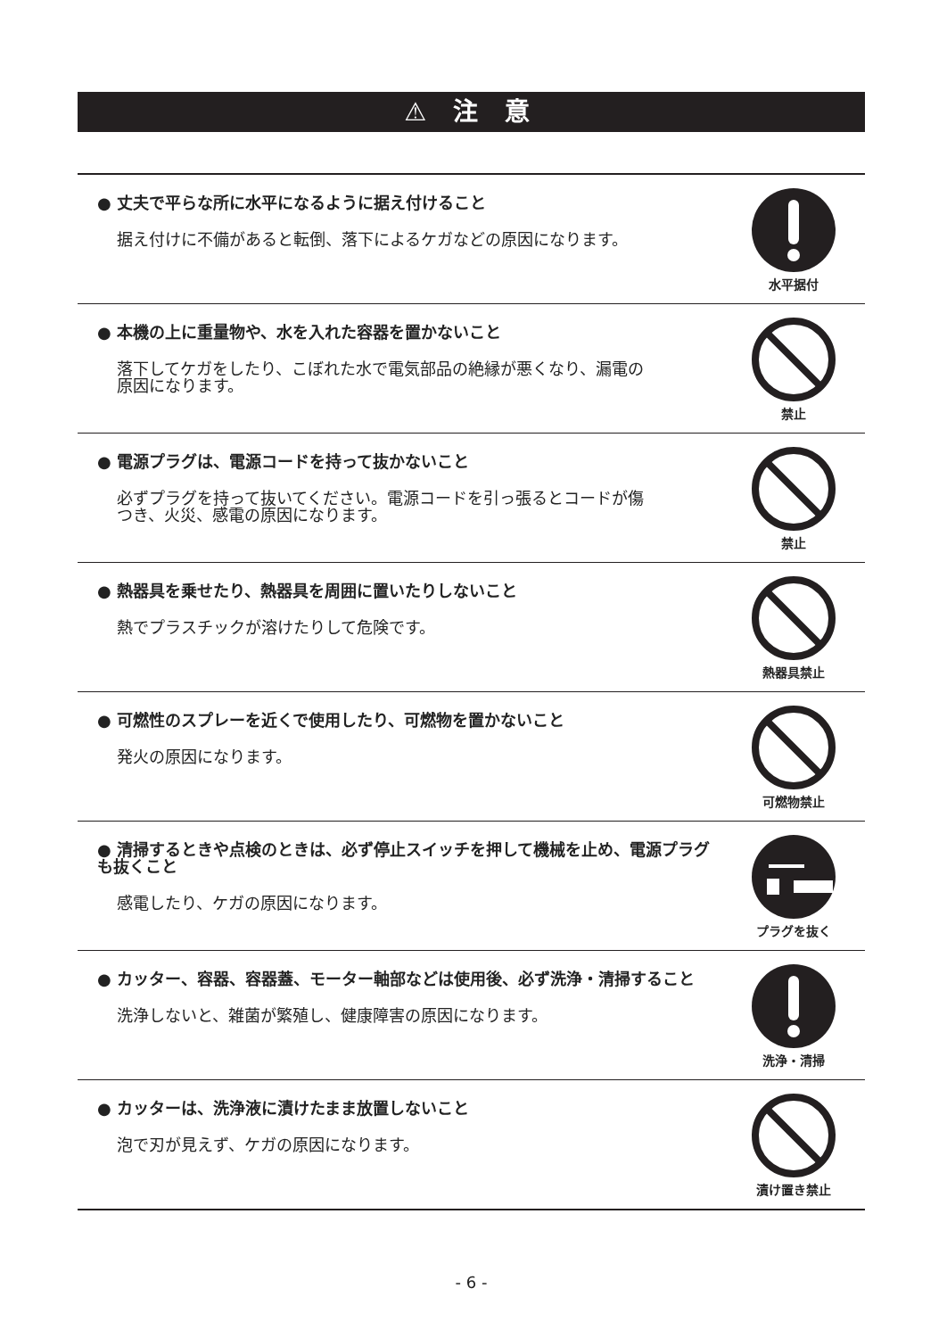⚠ 注 意
● 丈夫で平らな所に水平になるように据え付けること
据え付けに不備があると転倒、落下によるケガなどの原因になります。
水平据付
● 本機の上に重量物や、水を入れた容器を置かないこと
落下してケガをしたり、こぼれた水で電気部品の絶縁が悪くなり、漏電の原因になります。
禁止
● 電源プラグは、電源コードを持って抜かないこと
必ずプラグを持って抜いてください。電源コードを引っ張るとコードが傷つき、火災、感電の原因になります。
禁止
● 熱器具を乗せたり、熱器具を周囲に置いたりしないこと
熱でプラスチックが溶けたりして危険です。
熱器具禁止
● 可燃性のスプレーを近くで使用したり、可燃物を置かないこと
発火の原因になります。
可燃物禁止
● 清掃するときや点検のときは、必ず停止スイッチを押して機械を止め、電源プラグも抜くこと
感電したり、ケガの原因になります。
プラグを抜く
● カッター、容器、容器蓋、モーター軸部などは使用後、必ず洗浄・清掃すること
洗浄しないと、雑菌が繁殖し、健康障害の原因になります。
洗浄・清掃
● カッターは、洗浄液に漬けたまま放置しないこと
泡で刃が見えず、ケガの原因になります。
漬け置き禁止
- 6 -